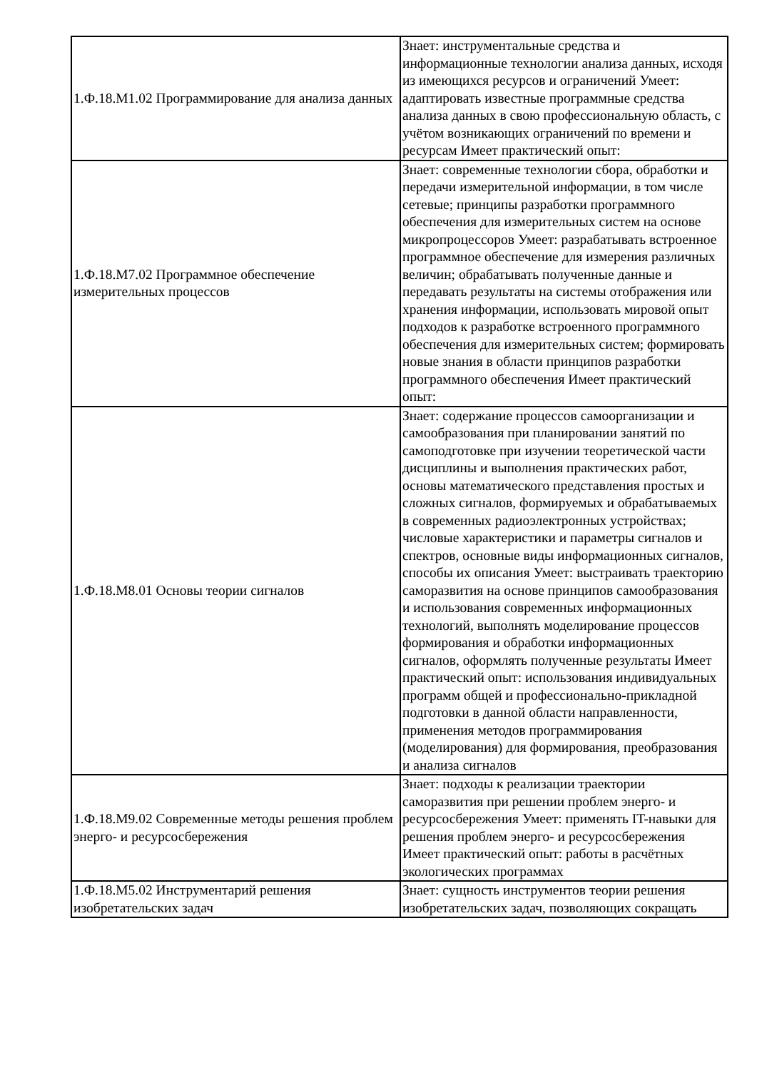| 1.Ф.18.М1.02 Программирование для анализа данных | Знает: инструментальные средства и информационные технологии анализа данных, исходя из имеющихся ресурсов и ограничений Умеет: адаптировать известные программные средства анализа данных в свою профессиональную область, с учётом возникающих ограничений по времени и ресурсам Имеет практический опыт: |
| 1.Ф.18.М7.02 Программное обеспечение измерительных процессов | Знает: современные технологии сбора, обработки и передачи измерительной информации, в том числе сетевые; принципы разработки программного обеспечения для измерительных систем на основе микропроцессоров Умеет: разрабатывать встроенное программное обеспечение для измерения различных величин; обрабатывать полученные данные и передавать результаты на системы отображения или хранения информации, использовать мировой опыт подходов к разработке встроенного программного обеспечения для измерительных систем; формировать новые знания в области принципов разработки программного обеспечения Имеет практический опыт: |
| 1.Ф.18.М8.01 Основы теории сигналов | Знает: содержание процессов самоорганизации и самообразования при планировании занятий по самоподготовке при изучении теоретической части дисциплины и выполнения практических работ, основы математического представления простых и сложных сигналов, формируемых и обрабатываемых в современных радиоэлектронных устройствах; числовые характеристики и параметры сигналов и спектров, основные виды информационных сигналов, способы их описания Умеет: выстраивать траекторию саморазвития на основе принципов самообразования и использования современных информационных технологий, выполнять моделирование процессов формирования и обработки информационных сигналов, оформлять полученные результаты Имеет практический опыт: использования индивидуальных программ общей и профессионально-прикладной подготовки в данной области направленности, применения методов программирования (моделирования) для формирования, преобразования и анализа сигналов |
| 1.Ф.18.М9.02 Современные методы решения проблем энерго- и ресурсосбережения | Знает: подходы к реализации траектории саморазвития при решении проблем энерго- и ресурсосбережения Умеет: применять IT-навыки для решения проблем энерго- и ресурсосбережения Имеет практический опыт: работы в расчётных экологических программах |
| 1.Ф.18.М5.02 Инструментарий решения изобретательских задач | Знает: сущность инструментов теории решения изобретательских задач, позволяющих сокращать |